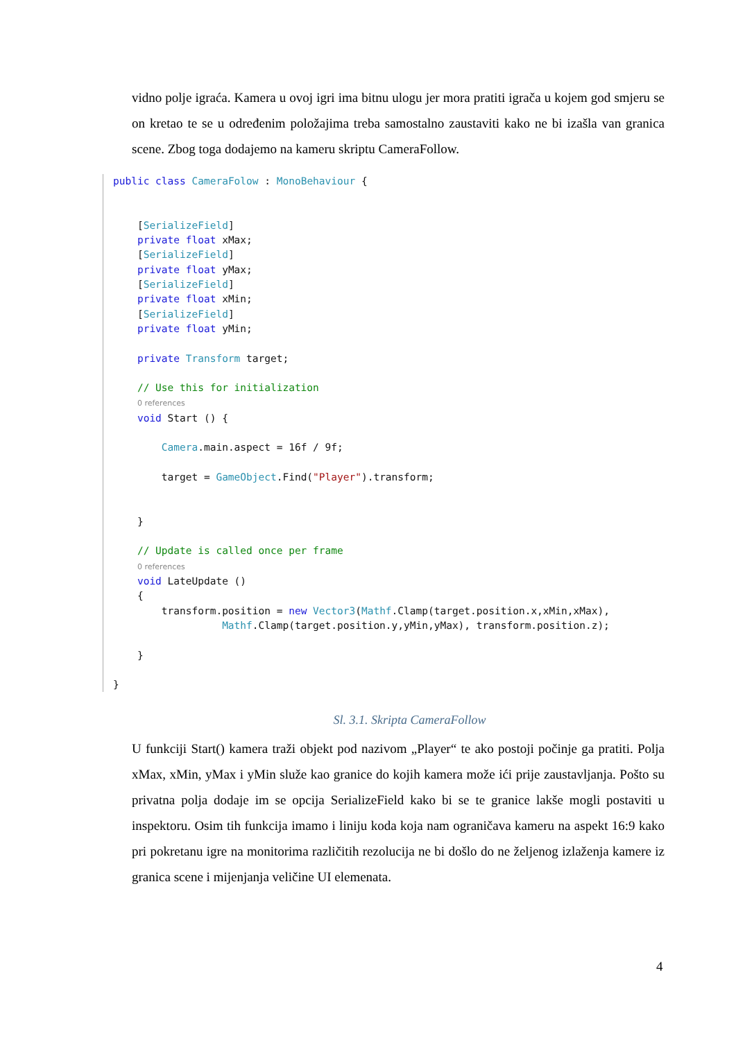vidno polje igraća. Kamera u ovoj igri ima bitnu ulogu jer mora pratiti igrača u kojem god smjeru se on kretao te se u određenim položajima treba samostalno zaustaviti kako ne bi izašla van granica scene. Zbog toga dodajemo na kameru skriptu CameraFollow.
public class CameraFolow : MonoBehaviour {


    [SerializeField]
    private float xMax;
    [SerializeField]
    private float yMax;
    [SerializeField]
    private float xMin;
    [SerializeField]
    private float yMin;

    private Transform target;

    // Use this for initialization
    0 references
    void Start () {

        Camera.main.aspect = 16f / 9f;

        target = GameObject.Find("Player").transform;


    }

    // Update is called once per frame
    0 references
    void LateUpdate ()
    {
        transform.position = new Vector3(Mathf.Clamp(target.position.x,xMin,xMax),
                  Mathf.Clamp(target.position.y,yMin,yMax), transform.position.z);

    }

}
Sl. 3.1. Skripta CameraFollow
U funkciji Start() kamera traži objekt pod nazivom „Player“ te ako postoji počinje ga pratiti. Polja xMax, xMin, yMax i yMin služe kao granice do kojih kamera može ići prije zaustavljanja. Pošto su privatna polja dodaje im se opcija SerializeField kako bi se te granice lakše mogli postaviti u inspektoru. Osim tih funkcija imamo i liniju koda koja nam ograničava kameru na aspekt 16:9 kako pri pokretanu igre na monitorima različitih rezolucija ne bi došlo do ne željenog izlaženja kamere iz granica scene i mijenjanja veličine UI elemenata.
4